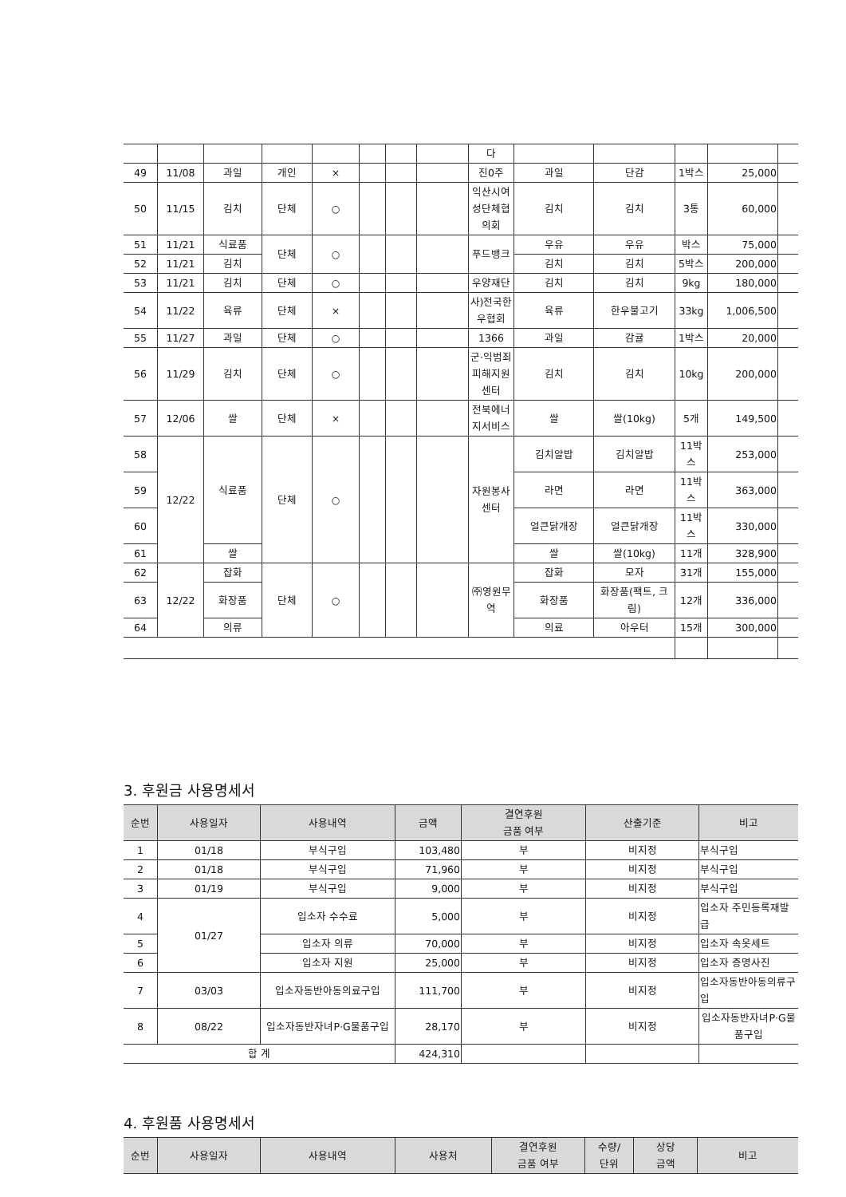| | | | | | | | | 다 | | | | | |
| 49 | 11/08 | 과일 | 개인 | × | | | | 진0주 | 과일 | 단감 | 1박스 | 25,000 | |
| 50 | 11/15 | 김치 | 단체 | ○ | | | | 익산시여성단체협의회 | 김치 | 김치 | 3통 | 60,000 | |
| 51 | 11/21 | 식료품 | 단체 | ○ | | | | 푸드뱅크 | 우유 | 우유 | 박스 | 75,000 | |
| 52 | 11/21 | 김치 | | | | | | | 김치 | 김치 | 5박스 | 200,000 | |
| 53 | 11/21 | 김치 | 단체 | ○ | | | | 우양재단 | 김치 | 김치 | 9kg | 180,000 | |
| 54 | 11/22 | 육류 | 단체 | × | | | | 사)전국한우협회 | 육류 | 한우불고기 | 33kg | 1,006,500 | |
| 55 | 11/27 | 과일 | 단체 | ○ | | | | 1366 | 과일 | 감귤 | 1박스 | 20,000 | |
| 56 | 11/29 | 김치 | 단체 | ○ | | | | 군·익범죄피해지원센터 | 김치 | 김치 | 10kg | 200,000 | |
| 57 | 12/06 | 쌀 | 단체 | × | | | | 전북에너지서비스 | 쌀 | 쌀(10kg) | 5개 | 149,500 | |
| 58 | 12/22 | 식료품 | 단체 | ○ | | | | 자원봉사센터 | 김치알밥 | 김치알밥 | 11박스 | 253,000 | |
| 59 | | | | | | | | | 라면 | 라면 | 11박스 | 363,000 | |
| 60 | | | | | | | | | 얼큰닭개장 | 얼큰닭개장 | 11박스 | 330,000 | |
| 61 | | 쌀 | | | | | | | 쌀 | 쌀(10kg) | 11개 | 328,900 | |
| 62 | 12/22 | 잡화 | 단체 | ○ | | | | ㈜영원무역 | 잡화 | 모자 | 31개 | 155,000 | |
| 63 | | 화장품 | | | | | | | 화장품 | 화장품(팩트, 크림) | 12개 | 336,000 | |
| 64 | | 의류 | | | | | | | 의료 | 아우터 | 15개 | 300,000 | |
3. 후원금 사용명세서
| 순번 | 사용일자 | 사용내역 | 금액 | 결연후원 금품 여부 | 산출기준 | 비고 |
| --- | --- | --- | --- | --- | --- | --- |
| 1 | 01/18 | 부식구입 | 103,480 | 부 | 비지정 | 부식구입 |
| 2 | 01/18 | 부식구입 | 71,960 | 부 | 비지정 | 부식구입 |
| 3 | 01/19 | 부식구입 | 9,000 | 부 | 비지정 | 부식구입 |
| 4 | 01/27 | 입소자 수수료 | 5,000 | 부 | 비지정 | 입소자 주민등록재발급 |
| 5 | | 입소자 의류 | 70,000 | 부 | 비지정 | 입소자 속옷세트 |
| 6 | | 입소자 지원 | 25,000 | 부 | 비지정 | 입소자 증명사진 |
| 7 | 03/03 | 입소자동반아동의료구입 | 111,700 | 부 | 비지정 | 입소자동반아동의류구입 |
| 8 | 08/22 | 입소자동반자녀P·G물품구입 | 28,170 | 부 | 비지정 | 입소자동반자녀P·G물품구입 |
| 합 계 | | | 424,310 | | | |
4. 후원품 사용명세서
| 순번 | 사용일자 | 사용내역 | 사용처 | 결연후원 금품 여부 | 수량/ 단위 | 상당 금액 | 비고 |
| --- | --- | --- | --- | --- | --- | --- | --- |